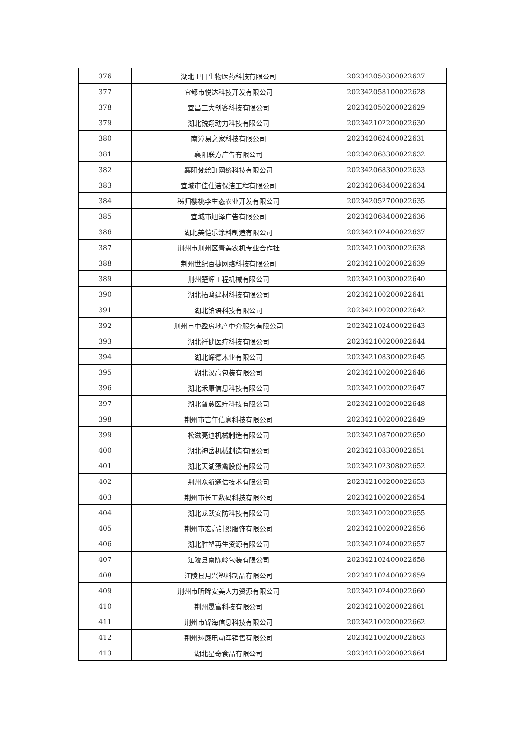| 376 | 湖北卫目生物医药科技有限公司 | 202342050300022627 |
| 377 | 宜都市悦达科技开发有限公司 | 202342058100022628 |
| 378 | 宜昌三大创客科技有限公司 | 202342050200022629 |
| 379 | 湖北锐翔动力科技有限公司 | 202342102200022630 |
| 380 | 南漳易之家科技有限公司 | 202342062400022631 |
| 381 | 襄阳联方广告有限公司 | 202342068300022632 |
| 382 | 襄阳梵绘町网络科技有限公司 | 202342068300022633 |
| 383 | 宜城市佳仕洁保洁工程有限公司 | 202342068400022634 |
| 384 | 秭归樱桃李生态农业开发有限公司 | 202342052700022635 |
| 385 | 宜城市旭泽广告有限公司 | 202342068400022636 |
| 386 | 湖北美恺乐涂料制造有限公司 | 202342102400022637 |
| 387 | 荆州市荆州区青美农机专业合作社 | 202342100300022638 |
| 388 | 荆州世纪百捷网络科技有限公司 | 202342100200022639 |
| 389 | 荆州楚辉工程机械有限公司 | 202342100300022640 |
| 390 | 湖北拓鸣建材科技有限公司 | 202342100200022641 |
| 391 | 湖北铂语科技有限公司 | 202342100200022642 |
| 392 | 荆州市中盈房地产中介服务有限公司 | 202342102400022643 |
| 393 | 湖北祥健医疗科技有限公司 | 202342100200022644 |
| 394 | 湖北嵘德木业有限公司 | 202342108300022645 |
| 395 | 湖北汉高包装有限公司 | 202342100200022646 |
| 396 | 湖北禾康信息科技有限公司 | 202342100200022647 |
| 397 | 湖北普慈医疗科技有限公司 | 202342100200022648 |
| 398 | 荆州市言年信息科技有限公司 | 202342100200022649 |
| 399 | 松滋亮迪机械制造有限公司 | 202342108700022650 |
| 400 | 湖北神岳机械制造有限公司 | 202342108300022651 |
| 401 | 湖北天湖蛋禽股份有限公司 | 202342102308022652 |
| 402 | 荆州众新通信技术有限公司 | 202342100200022653 |
| 403 | 荆州市长工数码科技有限公司 | 202342100200022654 |
| 404 | 湖北龙跃安防科技有限公司 | 202342100200022655 |
| 405 | 荆州市宏高针织服饰有限公司 | 202342100200022656 |
| 406 | 湖北胜塑再生资源有限公司 | 202342102400022657 |
| 407 | 江陵县南陈岭包装有限公司 | 202342102400022658 |
| 408 | 江陵县月兴塑料制品有限公司 | 202342102400022659 |
| 409 | 荆州市昕晞安美人力资源有限公司 | 202342102400022660 |
| 410 | 荆州晟富科技有限公司 | 202342100200022661 |
| 411 | 荆州市锦海信息科技有限公司 | 202342100200022662 |
| 412 | 荆州翔威电动车销售有限公司 | 202342100200022663 |
| 413 | 湖北星奇食品有限公司 | 202342100200022664 |